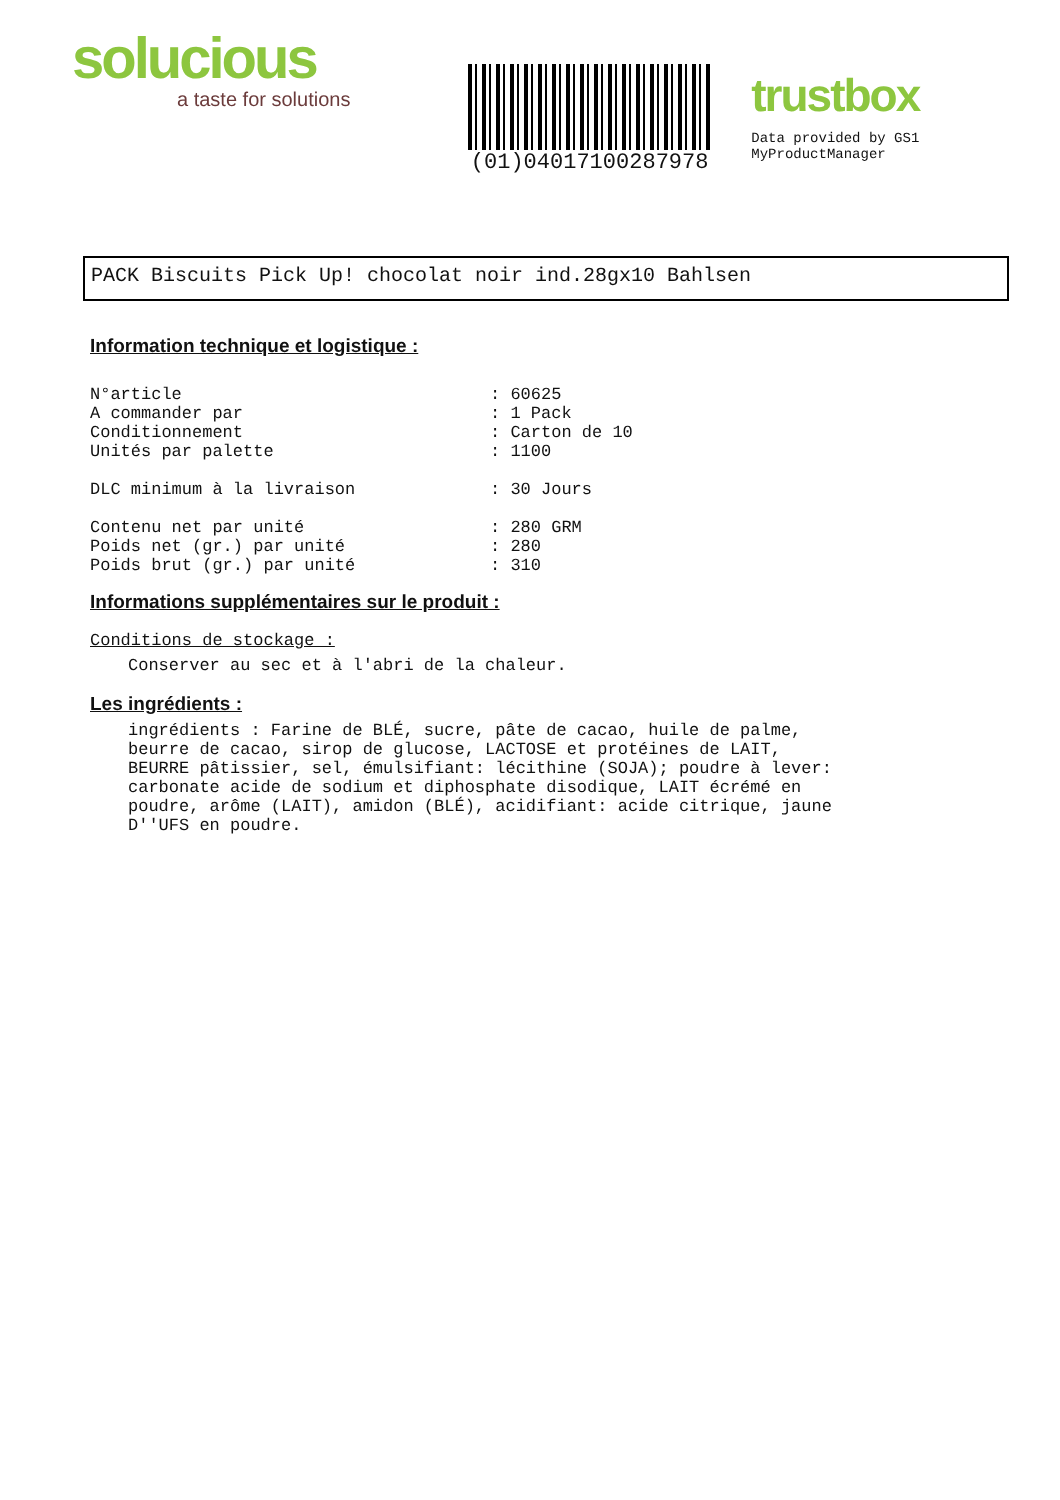solucious
a taste for solutions
(01)04017100287978
trustbox
Data provided by GS1 MyProductManager
PACK Biscuits Pick Up! chocolat noir ind.28gx10 Bahlsen
Information technique et logistique :
N°article: 60625
A commander par: 1 Pack
Conditionnement: Carton de 10
Unités par palette: 1100
DLC minimum à la livraison: 30 Jours
Contenu net par unité: 280 GRM
Poids net (gr.) par unité: 280
Poids brut (gr.) par unité: 310
Informations supplémentaires sur le produit :
Conditions de stockage :
Conserver au sec et à l'abri de la chaleur.
Les ingrédients :
ingrédients : Farine de BLÉ, sucre, pâte de cacao, huile de palme,
beurre de cacao, sirop de glucose, LACTOSE et protéines de LAIT,
BEURRE pâtissier, sel, émulsifiant: lécithine (SOJA); poudre à lever:
carbonate acide de sodium et diphosphate disodique, LAIT écrémé en
poudre, arôme (LAIT), amidon (BLÉ), acidifiant: acide citrique, jaune
D''UFS en poudre.